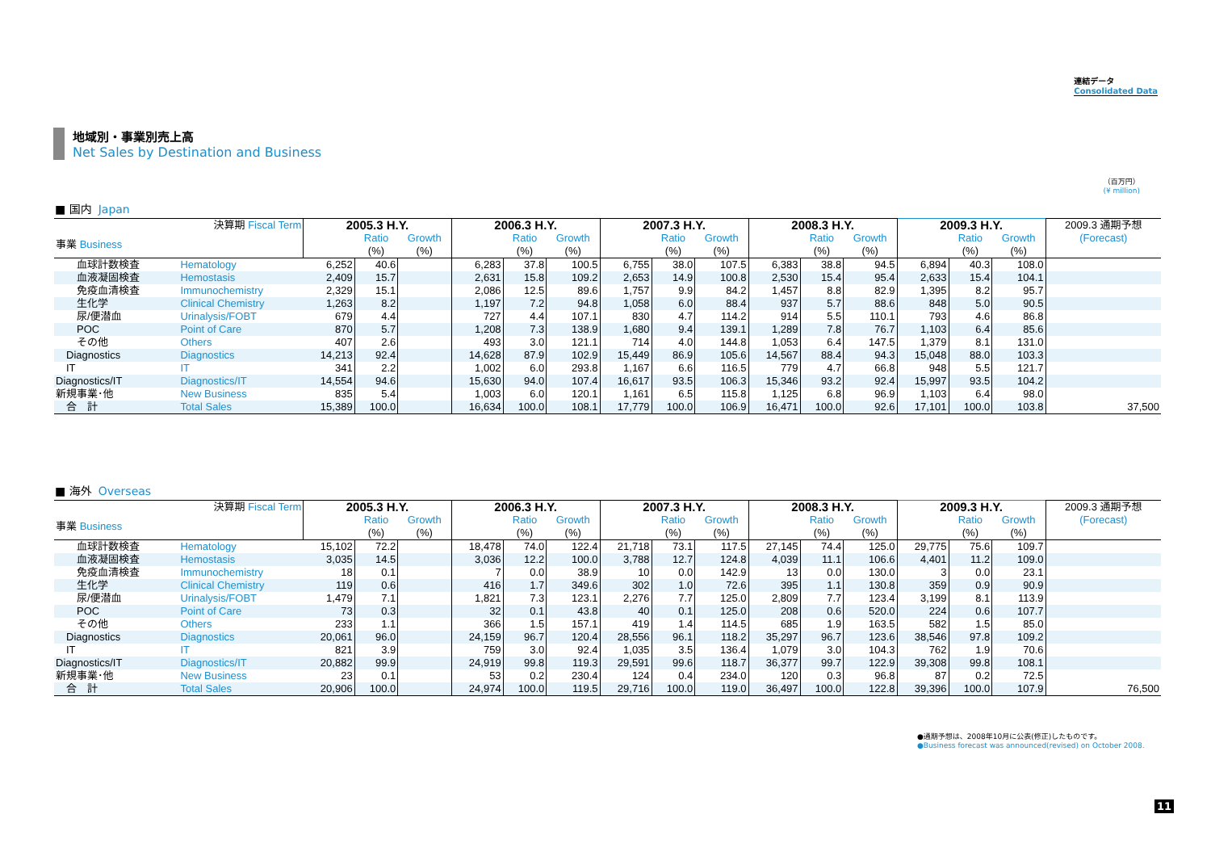連結データ
Consolidated Data
地域別・事業別売上高
Net Sales by Destination and Business
（百万円）
(¥ million)
■ 国内 Japan
| 決算期 Fiscal Term | | 2005.3 H.Y. | | | 2006.3 H.Y. | | | 2007.3 H.Y. | | | 2008.3 H.Y. | | | 2009.3 H.Y. | | | 2009.3 通期予想 (Forecast) |
| --- | --- | --- | --- | --- | --- | --- | --- | --- | --- | --- | --- | --- | --- | --- | --- | --- | --- |
| 事業 Business | | | Ratio (%) | Growth (%) | | Ratio (%) | Growth (%) | | Ratio (%) | Growth (%) | | Ratio (%) | Growth (%) | | Ratio (%) | Growth (%) | |
| 血球計数検査 | Hematology | 6,252 | 40.6 | | 6,283 | 37.8 | 100.5 | 6,755 | 38.0 | 107.5 | 6,383 | 38.8 | 94.5 | 6,894 | 40.3 | 108.0 | |
| 血液凝固検査 | Hemostasis | 2,409 | 15.7 | | 2,631 | 15.8 | 109.2 | 2,653 | 14.9 | 100.8 | 2,530 | 15.4 | 95.4 | 2,633 | 15.4 | 104.1 | |
| 免疫血清検査 | Immunochemistry | 2,329 | 15.1 | | 2,086 | 12.5 | 89.6 | 1,757 | 9.9 | 84.2 | 1,457 | 8.8 | 82.9 | 1,395 | 8.2 | 95.7 | |
| 生化学 | Clinical Chemistry | 1,263 | 8.2 | | 1,197 | 7.2 | 94.8 | 1,058 | 6.0 | 88.4 | 937 | 5.7 | 88.6 | 848 | 5.0 | 90.5 | |
| 尿/便潜血 | Urinalysis/FOBT | 679 | 4.4 | | 727 | 4.4 | 107.1 | 830 | 4.7 | 114.2 | 914 | 5.5 | 110.1 | 793 | 4.6 | 86.8 | |
| POC | Point of Care | 870 | 5.7 | | 1,208 | 7.3 | 138.9 | 1,680 | 9.4 | 139.1 | 1,289 | 7.8 | 76.7 | 1,103 | 6.4 | 85.6 | |
| その他 | Others | 407 | 2.6 | | 493 | 3.0 | 121.1 | 714 | 4.0 | 144.8 | 1,053 | 6.4 | 147.5 | 1,379 | 8.1 | 131.0 | |
| Diagnostics | Diagnostics | 14,213 | 92.4 | | 14,628 | 87.9 | 102.9 | 15,449 | 86.9 | 105.6 | 14,567 | 88.4 | 94.3 | 15,048 | 88.0 | 103.3 | |
| IT | IT | 341 | 2.2 | | 1,002 | 6.0 | 293.8 | 1,167 | 6.6 | 116.5 | 779 | 4.7 | 66.8 | 948 | 5.5 | 121.7 | |
| Diagnostics/IT | Diagnostics/IT | 14,554 | 94.6 | | 15,630 | 94.0 | 107.4 | 16,617 | 93.5 | 106.3 | 15,346 | 93.2 | 92.4 | 15,997 | 93.5 | 104.2 | |
| 新規事業･他 | New Business | 835 | 5.4 | | 1,003 | 6.0 | 120.1 | 1,161 | 6.5 | 115.8 | 1,125 | 6.8 | 96.9 | 1,103 | 6.4 | 98.0 | |
| 合 計 | Total Sales | 15,389 | 100.0 | | 16,634 | 100.0 | 108.1 | 17,779 | 100.0 | 106.9 | 16,471 | 100.0 | 92.6 | 17,101 | 100.0 | 103.8 | 37,500 |
■ 海外 Overseas
| 決算期 Fiscal Term | | 2005.3 H.Y. | | | 2006.3 H.Y. | | | 2007.3 H.Y. | | | 2008.3 H.Y. | | | 2009.3 H.Y. | | | 2009.3 通期予想 (Forecast) |
| --- | --- | --- | --- | --- | --- | --- | --- | --- | --- | --- | --- | --- | --- | --- | --- | --- | --- |
| 事業 Business | | | Ratio (%) | Growth (%) | | Ratio (%) | Growth (%) | | Ratio (%) | Growth (%) | | Ratio (%) | Growth (%) | | Ratio (%) | Growth (%) | |
| 血球計数検査 | Hematology | 15,102 | 72.2 | | 18,478 | 74.0 | 122.4 | 21,718 | 73.1 | 117.5 | 27,145 | 74.4 | 125.0 | 29,775 | 75.6 | 109.7 | |
| 血液凝固検査 | Hemostasis | 3,035 | 14.5 | | 3,036 | 12.2 | 100.0 | 3,788 | 12.7 | 124.8 | 4,039 | 11.1 | 106.6 | 4,401 | 11.2 | 109.0 | |
| 免疫血清検査 | Immunochemistry | 18 | 0.1 | | 7 | 0.0 | 38.9 | 10 | 0.0 | 142.9 | 13 | 0.0 | 130.0 | 3 | 0.0 | 23.1 | |
| 生化学 | Clinical Chemistry | 119 | 0.6 | | 416 | 1.7 | 349.6 | 302 | 1.0 | 72.6 | 395 | 1.1 | 130.8 | 359 | 0.9 | 90.9 | |
| 尿/便潜血 | Urinalysis/FOBT | 1,479 | 7.1 | | 1,821 | 7.3 | 123.1 | 2,276 | 7.7 | 125.0 | 2,809 | 7.7 | 123.4 | 3,199 | 8.1 | 113.9 | |
| POC | Point of Care | 73 | 0.3 | | 32 | 0.1 | 43.8 | 40 | 0.1 | 125.0 | 208 | 0.6 | 520.0 | 224 | 0.6 | 107.7 | |
| その他 | Others | 233 | 1.1 | | 366 | 1.5 | 157.1 | 419 | 1.4 | 114.5 | 685 | 1.9 | 163.5 | 582 | 1.5 | 85.0 | |
| Diagnostics | Diagnostics | 20,061 | 96.0 | | 24,159 | 96.7 | 120.4 | 28,556 | 96.1 | 118.2 | 35,297 | 96.7 | 123.6 | 38,546 | 97.8 | 109.2 | |
| IT | IT | 821 | 3.9 | | 759 | 3.0 | 92.4 | 1,035 | 3.5 | 136.4 | 1,079 | 3.0 | 104.3 | 762 | 1.9 | 70.6 | |
| Diagnostics/IT | Diagnostics/IT | 20,882 | 99.9 | | 24,919 | 99.8 | 119.3 | 29,591 | 99.6 | 118.7 | 36,377 | 99.7 | 122.9 | 39,308 | 99.8 | 108.1 | |
| 新規事業･他 | New Business | 23 | 0.1 | | 53 | 0.2 | 230.4 | 124 | 0.4 | 234.0 | 120 | 0.3 | 96.8 | 87 | 0.2 | 72.5 | |
| 合 計 | Total Sales | 20,906 | 100.0 | | 24,974 | 100.0 | 119.5 | 29,716 | 100.0 | 119.0 | 36,497 | 100.0 | 122.8 | 39,396 | 100.0 | 107.9 | 76,500 |
●通期予想は、2008年10月に公表(修正)したものです。
●Business forecast was announced(revised) on October 2008.
11